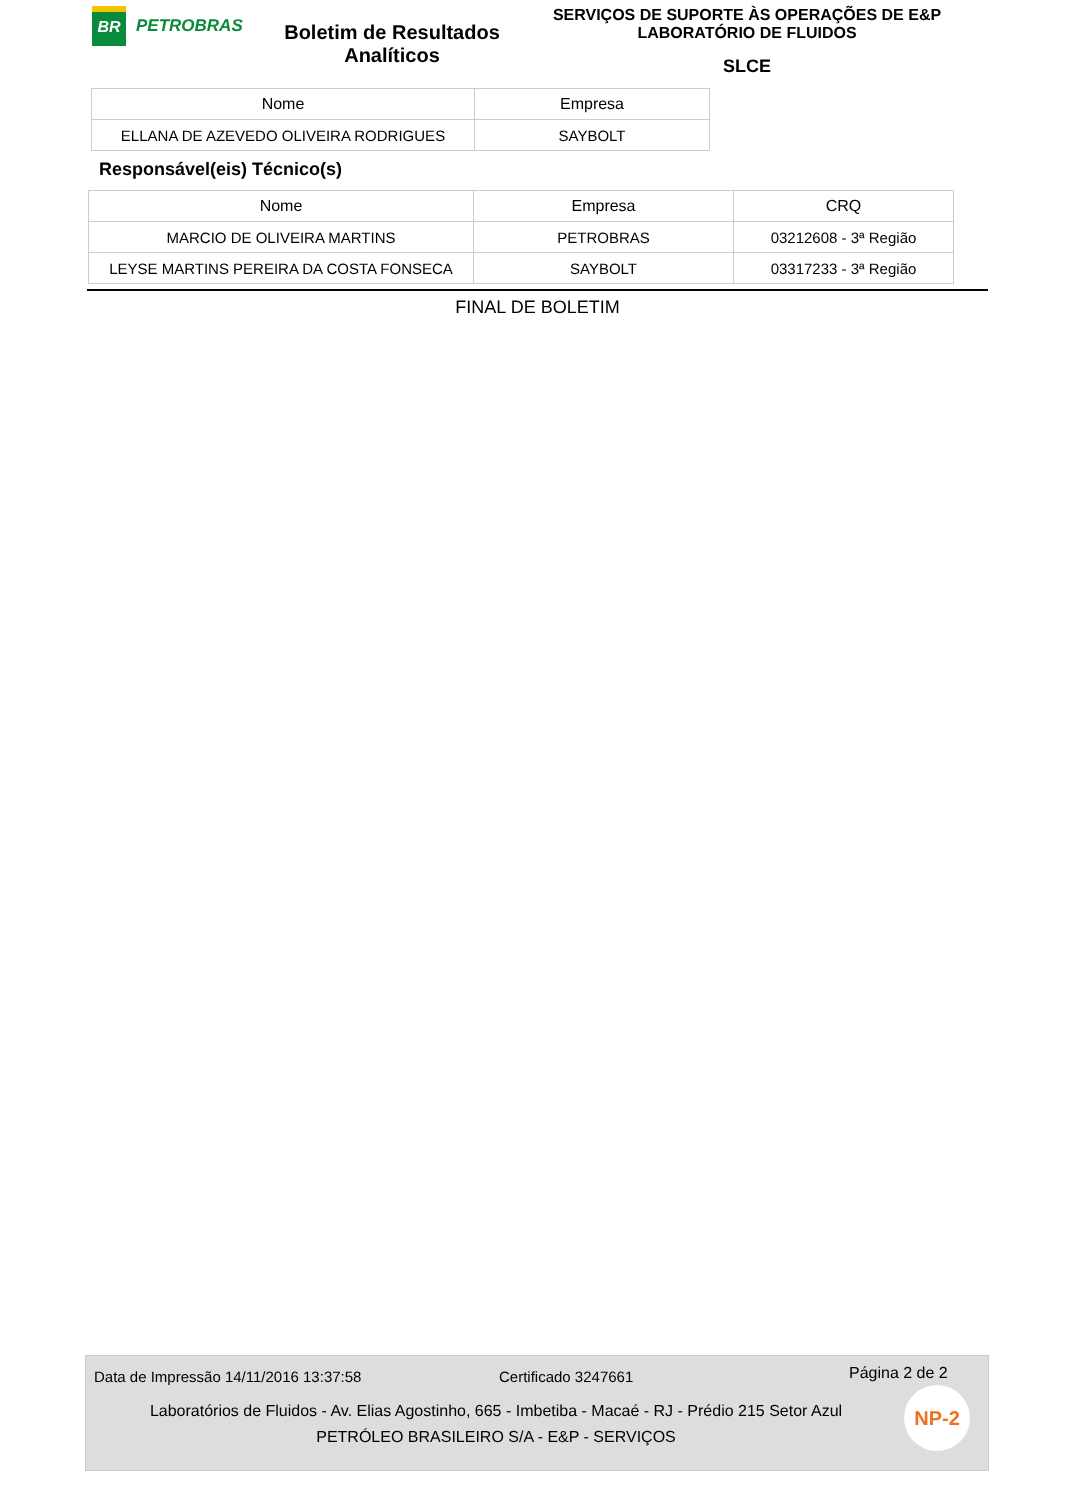BR
PETROBRAS
Boletim de Resultados
Analíticos
SERVIÇOS DE SUPORTE ÀS OPERAÇÕES DE E&P
LABORATÓRIO DE FLUIDOS
SLCE
| Nome | Empresa |
| --- | --- |
| ELLANA DE AZEVEDO OLIVEIRA RODRIGUES | SAYBOLT |
Responsável(eis) Técnico(s)
| Nome | Empresa | CRQ |
| --- | --- | --- |
| MARCIO DE OLIVEIRA MARTINS | PETROBRAS | 03212608 - 3ª Região |
| LEYSE MARTINS PEREIRA DA COSTA FONSECA | SAYBOLT | 03317233 - 3ª Região |
FINAL DE BOLETIM
Data de Impressão 14/11/2016 13:37:58 Certificado 3247661 Página 2 de 2
Laboratórios de Fluidos - Av. Elias Agostinho, 665 - Imbetiba - Macaé - RJ - Prédio 215 Setor Azul
PETRÓLEO BRASILEIRO S/A - E&P - SERVIÇOS
NP-2